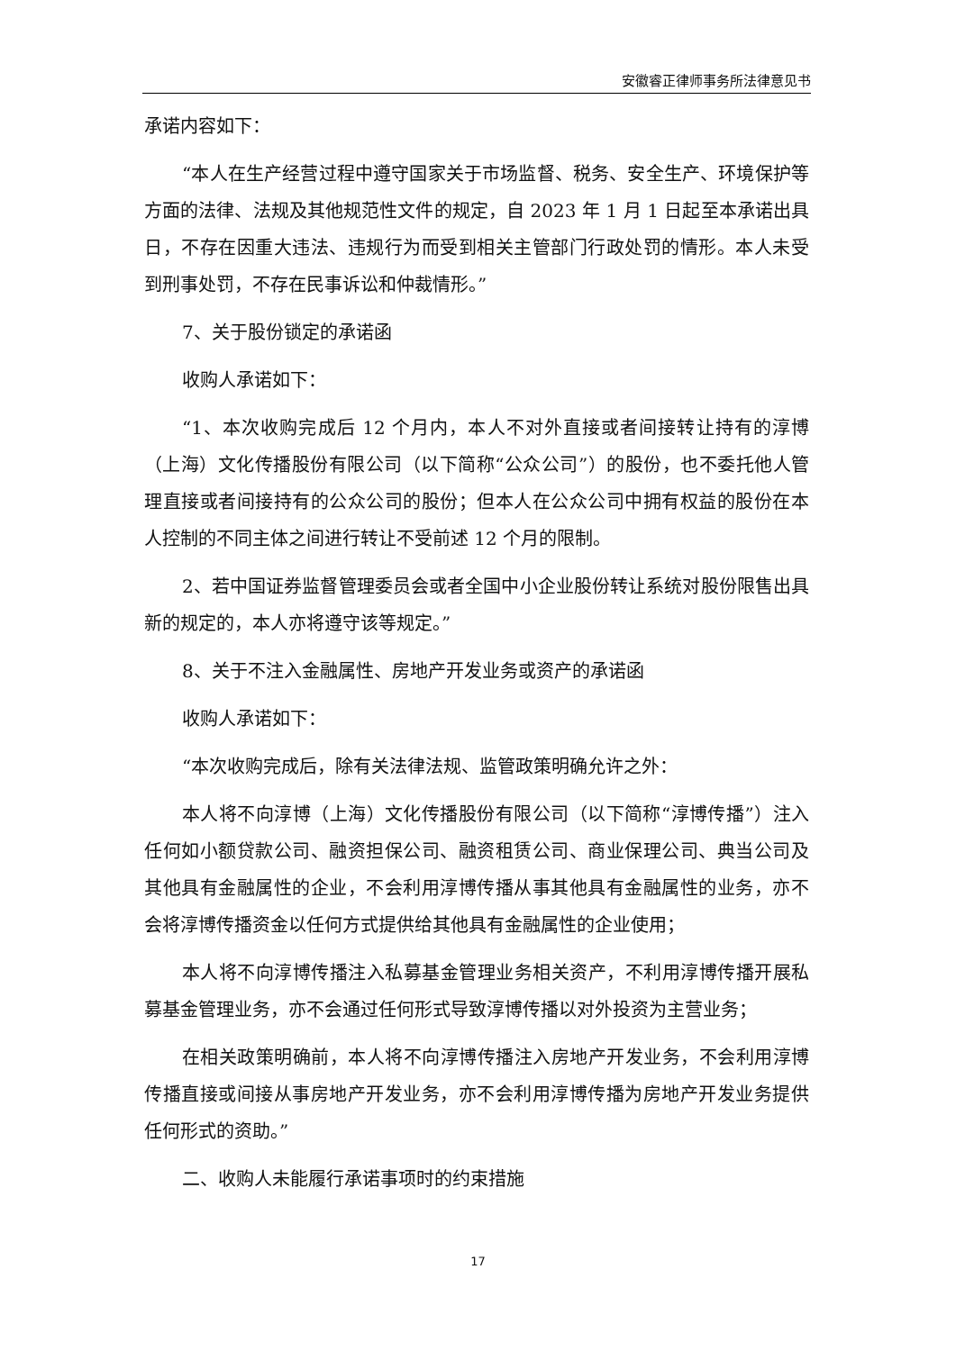安徽睿正律师事务所法律意见书
承诺内容如下：
“本人在生产经营过程中遵守国家关于市场监督、税务、安全生产、环境保护等方面的法律、法规及其他规范性文件的规定，自 2023 年 1 月 1 日起至本承诺出具日，不存在因重大违法、违规行为而受到相关主管部门行政处罚的情形。本人未受到刑事处罚，不存在民事诉讼和仲裁情形。”
7、关于股份锁定的承诺函
收购人承诺如下：
“1、本次收购完成后 12 个月内，本人不对外直接或者间接转让持有的淳博（上海）文化传播股份有限公司（以下简称“公众公司”）的股份，也不委托他人管理直接或者间接持有的公众公司的股份；但本人在公众公司中拥有权益的股份在本人控制的不同主体之间进行转让不受前述 12 个月的限制。
2、若中国证券监督管理委员会或者全国中小企业股份转让系统对股份限售出具新的规定的，本人亦将遵守该等规定。”
8、关于不注入金融属性、房地产开发业务或资产的承诺函
收购人承诺如下：
“本次收购完成后，除有关法律法规、监管政策明确允许之外：
本人将不向淳博（上海）文化传播股份有限公司（以下简称“淳博传播”）注入任何如小额贷款公司、融资担保公司、融资租赁公司、商业保理公司、典当公司及其他具有金融属性的企业，不会利用淳博传播从事其他具有金融属性的业务，亦不会将淳博传播资金以任何方式提供给其他具有金融属性的企业使用；
本人将不向淳博传播注入私募基金管理业务相关资产，不利用淳博传播开展私募基金管理业务，亦不会通过任何形式导致淳博传播以对外投资为主营业务；
在相关政策明确前，本人将不向淳博传播注入房地产开发业务，不会利用淳博传播直接或间接从事房地产开发业务，亦不会利用淳博传播为房地产开发业务提供任何形式的资助。”
二、收购人未能履行承诺事项时的约束措施
17